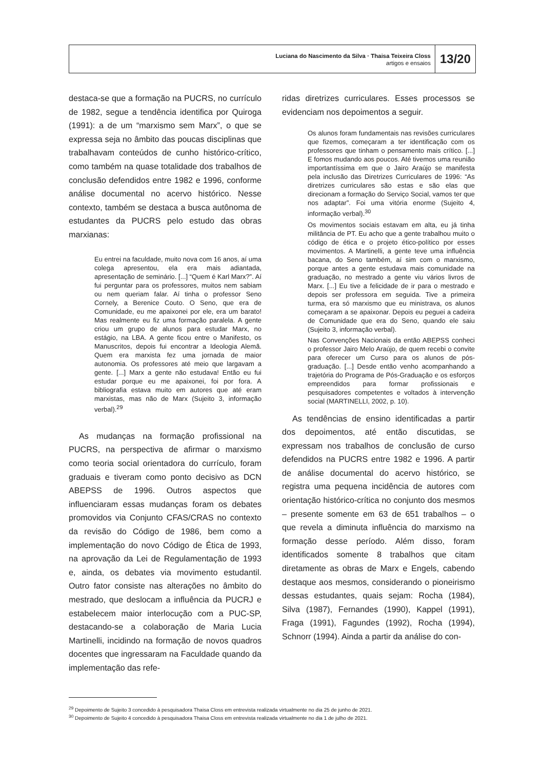Luciana do Nascimento da Silva · Thaisa Teixeira Closs
artigos e ensaios
13/20
destaca-se que a formação na PUCRS, no currículo de 1982, segue a tendência identifica por Quiroga (1991): a de um “marxismo sem Marx”, o que se expressa seja no âmbito das poucas disciplinas que trabalhavam conteúdos de cunho histórico-crítico, como também na quase totalidade dos trabalhos de conclusão defendidos entre 1982 e 1996, conforme análise documental no acervo histórico. Nesse contexto, também se destaca a busca autônoma de estudantes da PUCRS pelo estudo das obras marxianas:
Eu entrei na faculdade, muito nova com 16 anos, aí uma colega apresentou, ela era mais adiantada, apresentação de seminário. [...] “Quem é Karl Marx?”. Aí fui perguntar para os professores, muitos nem sabiam ou nem queriam falar. Aí tinha o professor Seno Cornely, a Berenice Couto. O Seno, que era de Comunidade, eu me apaixonei por ele, era um barato! Mas realmente eu fiz uma formação paralela. A gente criou um grupo de alunos para estudar Marx, no estágio, na LBA. A gente ficou entre o Manifesto, os Manuscritos, depois fui encontrar a Ideologia Alemã. Quem era marxista fez uma jornada de maior autonomia. Os professores até meio que largavam a gente. [...] Marx a gente não estudava! Então eu fui estudar porque eu me apaixonei, foi por fora. A bibliografia estava muito em autores que até eram marxistas, mas não de Marx (Sujeito 3, informação verbal).<sup>29</sup>
As mudanças na formação profissional na PUCRS, na perspectiva de afirmar o marxismo como teoria social orientadora do currículo, foram graduais e tiveram como ponto decisivo as DCN ABEPSS de 1996. Outros aspectos que influenciaram essas mudanças foram os debates promovidos via Conjunto CFAS/CRAS no contexto da revisão do Código de 1986, bem como a implementação do novo Código de Ética de 1993, na aprovação da Lei de Regulamentação de 1993 e, ainda, os debates via movimento estudantil. Outro fator consiste nas alterações no âmbito do mestrado, que deslocam a influência da PUCRJ e estabelecem maior interlocução com a PUC-SP, destacando-se a colaboração de Maria Lucia Martinelli, incidindo na formação de novos quadros docentes que ingressaram na Faculdade quando da implementação das refe-
ridas diretrizes curriculares. Esses processos se evidenciam nos depoimentos a seguir.
Os alunos foram fundamentais nas revisões curriculares que fizemos, começaram a ter identificação com os professores que tinham o pensamento mais crítico. [...] E fomos mudando aos poucos. Até tivemos uma reunião importantíssima em que o Jairo Araújo se manifesta pela inclusão das Diretrizes Curriculares de 1996: “As diretrizes curriculares são estas e são elas que direcionam a formação do Serviço Social, vamos ter que nos adaptar”. Foi uma vitória enorme (Sujeito 4, informação verbal).<sup>30</sup>
Os movimentos sociais estavam em alta, eu já tinha militância de PT. Eu acho que a gente trabalhou muito o código de ética e o projeto ético-político por esses movimentos. A Martinelli, a gente teve uma influência bacana, do Seno também, aí sim com o marxismo, porque antes a gente estudava mais comunidade na graduação, no mestrado a gente viu vários livros de Marx. [...] Eu tive a felicidade de ir para o mestrado e depois ser professora em seguida. Tive a primeira turma, era só marxismo que eu ministrava, os alunos começaram a se apaixonar. Depois eu peguei a cadeira de Comunidade que era do Seno, quando ele saiu (Sujeito 3, informação verbal).
Nas Convenções Nacionais da então ABEPSS conheci o professor Jairo Melo Araújo, de quem recebi o convite para oferecer um Curso para os alunos de pós-graduação. [...] Desde então venho acompanhando a trajetória do Programa de Pós-Graduação e os esforços empreendidos para formar profissionais e pesquisadores competentes e voltados à intervenção social (MARTINELLI, 2002, p. 10).
As tendências de ensino identificadas a partir dos depoimentos, até então discutidas, se expressam nos trabalhos de conclusão de curso defendidos na PUCRS entre 1982 e 1996. A partir de análise documental do acervo histórico, se registra uma pequena incidência de autores com orientação histórico-crítica no conjunto dos mesmos – presente somente em 63 de 651 trabalhos – o que revela a diminuta influência do marxismo na formação desse período. Além disso, foram identificados somente 8 trabalhos que citam diretamente as obras de Marx e Engels, cabendo destaque aos mesmos, considerando o pioneirismo dessas estudantes, quais sejam: Rocha (1984), Silva (1987), Fernandes (1990), Kappel (1991), Fraga (1991), Fagundes (1992), Rocha (1994), Schnorr (1994). Ainda a partir da análise do con-
<sup>29</sup> Depoimento de Sujeito 3 concedido à pesquisadora Thaisa Closs em entrevista realizada virtualmente no dia 25 de junho de 2021.
<sup>30</sup> Depoimento de Sujeito 4 concedido à pesquisadora Thaisa Closs em entrevista realizada virtualmente no dia 1 de julho de 2021.